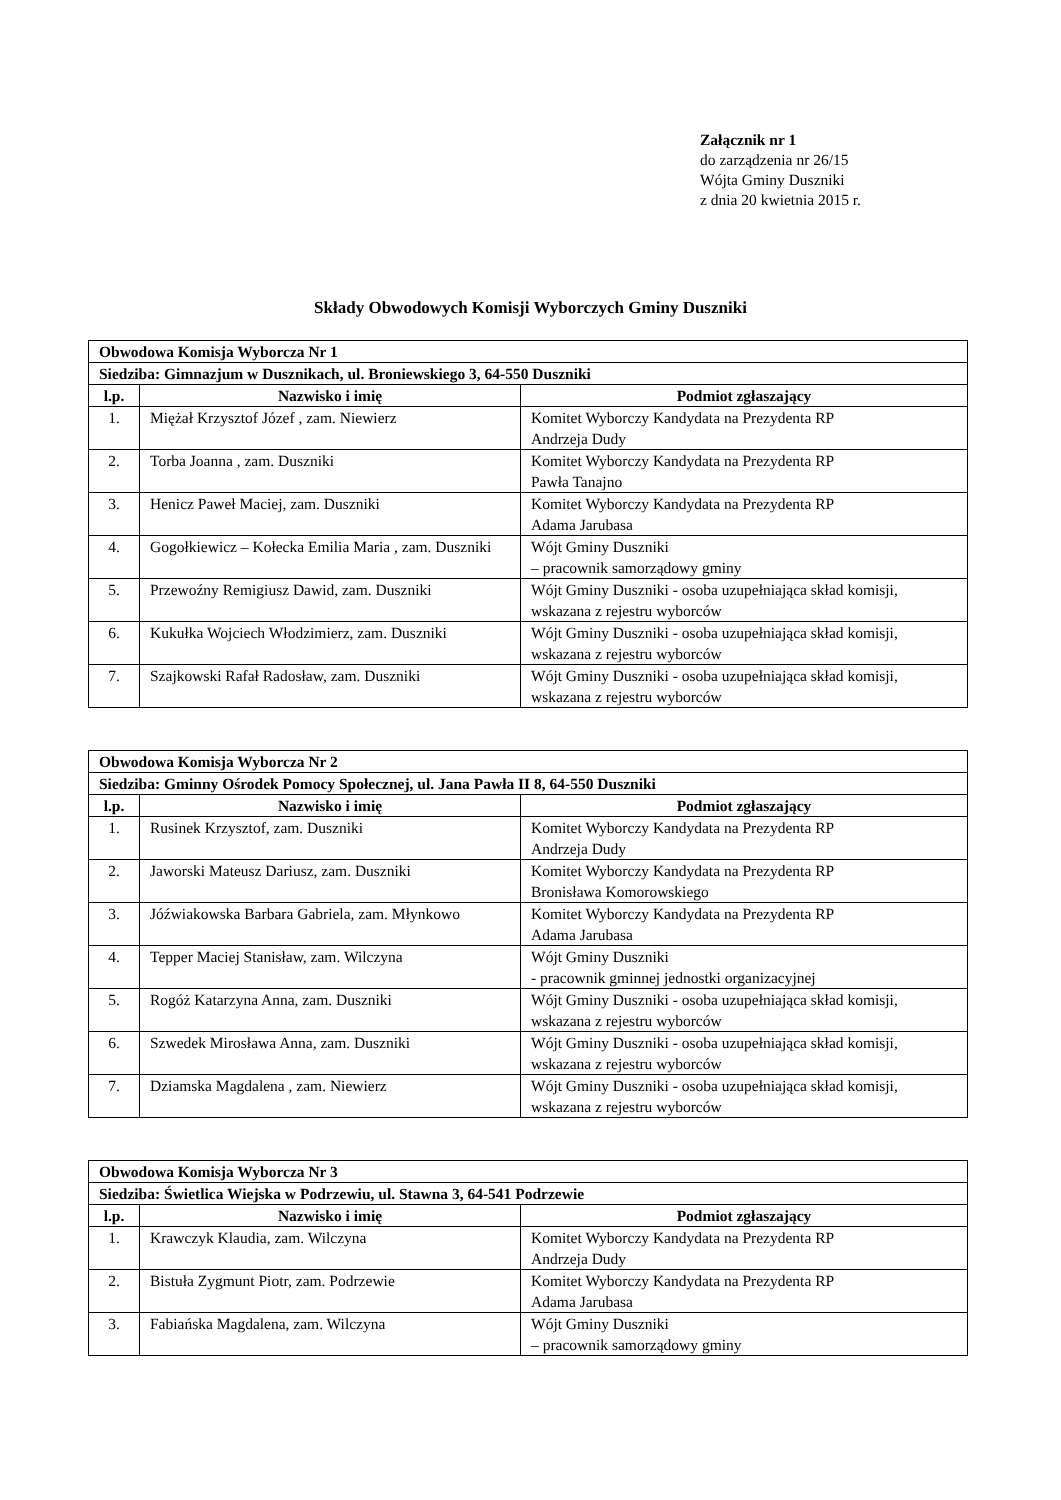Załącznik nr 1
do zarządzenia nr 26/15
Wójta Gminy Duszniki
z dnia 20 kwietnia 2015 r.
Składy Obwodowych Komisji Wyborczych Gminy Duszniki
| Obwodowa Komisja Wyborcza Nr 1 | | |
| --- | --- | --- |
| Siedziba: Gimnazjum w Dusznikach, ul. Broniewskiego 3, 64-550 Duszniki | | |
| l.p. | Nazwisko i imię | Podmiot zgłaszający |
| 1. | Miężał Krzysztof Józef , zam. Niewierz | Komitet Wyborczy Kandydata na Prezydenta RP Andrzeja Dudy |
| 2. | Torba Joanna , zam. Duszniki | Komitet Wyborczy Kandydata na Prezydenta RP Pawła Tanajno |
| 3. | Henicz Paweł Maciej, zam. Duszniki | Komitet Wyborczy Kandydata na Prezydenta RP Adama Jarubasa |
| 4. | Gogołkiewicz – Kołecka Emilia Maria , zam. Duszniki | Wójt Gminy Duszniki – pracownik samorządowy gminy |
| 5. | Przewoźny Remigiusz Dawid, zam. Duszniki | Wójt Gminy Duszniki - osoba uzupełniająca skład komisji, wskazana z rejestru wyborców |
| 6. | Kukułka Wojciech Włodzimierz, zam. Duszniki | Wójt Gminy Duszniki - osoba uzupełniająca skład komisji, wskazana z rejestru wyborców |
| 7. | Szajkowski Rafał Radosław, zam. Duszniki | Wójt Gminy Duszniki - osoba uzupełniająca skład komisji, wskazana z rejestru wyborców |
| Obwodowa Komisja Wyborcza Nr 2 | | |
| --- | --- | --- |
| Siedziba: Gminny Ośrodek Pomocy Społecznej, ul. Jana Pawła II 8, 64-550 Duszniki | | |
| l.p. | Nazwisko i imię | Podmiot zgłaszający |
| 1. | Rusinek Krzysztof, zam. Duszniki | Komitet Wyborczy Kandydata na Prezydenta RP Andrzeja Dudy |
| 2. | Jaworski Mateusz Dariusz, zam. Duszniki | Komitet Wyborczy Kandydata na Prezydenta RP Bronisława Komorowskiego |
| 3. | Jóźwiakowska Barbara Gabriela, zam. Młynkowo | Komitet Wyborczy Kandydata na Prezydenta RP Adama Jarubasa |
| 4. | Tepper Maciej Stanisław, zam. Wilczyna | Wójt Gminy Duszniki - pracownik gminnej jednostki organizacyjnej |
| 5. | Rogóż Katarzyna Anna, zam. Duszniki | Wójt Gminy Duszniki - osoba uzupełniająca skład komisji, wskazana z rejestru wyborców |
| 6. | Szwedek Mirosława Anna, zam. Duszniki | Wójt Gminy Duszniki - osoba uzupełniająca skład komisji, wskazana z rejestru wyborców |
| 7. | Dziamska Magdalena , zam. Niewierz | Wójt Gminy Duszniki - osoba uzupełniająca skład komisji, wskazana z rejestru wyborców |
| Obwodowa Komisja Wyborcza Nr 3 | | |
| --- | --- | --- |
| Siedziba: Świetlica Wiejska w Podrzewiu, ul. Stawna 3, 64-541 Podrzewie | | |
| l.p. | Nazwisko i imię | Podmiot zgłaszający |
| 1. | Krawczyk Klaudia, zam. Wilczyna | Komitet Wyborczy Kandydata na Prezydenta RP Andrzeja Dudy |
| 2. | Bistuła Zygmunt Piotr, zam. Podrzewie | Komitet Wyborczy Kandydata na Prezydenta RP Adama Jarubasa |
| 3. | Fabiańska Magdalena, zam. Wilczyna | Wójt Gminy Duszniki – pracownik samorządowy gminy |